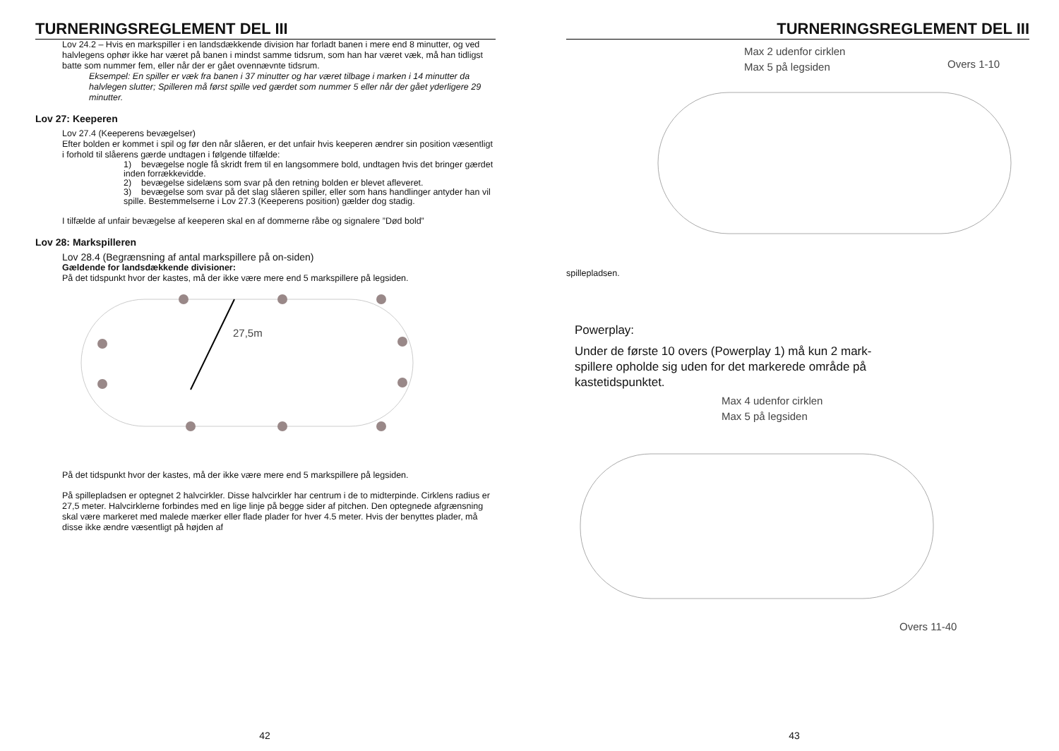TURNERINGSREGLEMENT DEL III
Lov 24.2 – Hvis en markspiller i en landsdækkende division har forladt banen i mere end 8 minutter, og ved halvlegens ophør ikke har været på banen i mindst samme tidsrum, som han har været væk, må han tidligst batte som nummer fem, eller når der er gået ovennævnte tidsrum.
Eksempel: En spiller er væk fra banen i 37 minutter og har været tilbage i marken i 14 minutter da halvlegen slutter; Spilleren må først spille ved gærdet som nummer 5 eller når der gået yderligere 29 minutter.
Lov 27: Keeperen
Lov 27.4 (Keeperens bevægelser)
Efter bolden er kommet i spil og før den når slåeren, er det unfair hvis keeperen ændrer sin position væsentligt i forhold til slåerens gærde undtagen i følgende tilfælde:
1) bevægelse nogle få skridt frem til en langsommere bold, undtagen hvis det bringer gærdet inden forrækkevidde.
2) bevægelse sidelæns som svar på den retning bolden er blevet afleveret.
3) bevægelse som svar på det slag slåeren spiller, eller som hans handlinger antyder han vil spille. Bestemmelserne i Lov 27.3 (Keeperens position) gælder dog stadig.
I tilfælde af unfair bevægelse af keeperen skal en af dommerne råbe og signalere ”Død bold”
Lov 28: Markspilleren
Lov 28.4 (Begrænsning af antal markspillere på on-siden)
Gældende for landsdækkende divisioner:
På det tidspunkt hvor der kastes, må der ikke være mere end 5 markspillere på legsiden.
27,5m
På det tidspunkt hvor der kastes, må der ikke være mere end 5 markspillere på legsiden.
På spillepladsen er optegnet 2 halvcirkler. Disse halvcirkler har centrum i de to midterpinde. Cirklens radius er 27,5 meter. Halvcirklerne forbindes med en lige linje på begge sider af pitchen. Den optegnede afgrænsning skal være markeret med malede mærker eller flade plader for hver 4.5 meter. Hvis der benyttes plader, må disse ikke ændre væsentligt på højden af
42
TURNERINGSREGLEMENT DEL III
Max 2 udenfor cirklen
Max 5 på legsiden
Overs 1-10
spillepladsen.
Powerplay:
Under de første 10 overs (Powerplay 1) må kun 2 mark-spillere opholde sig uden for det markerede område på kastetidspunktet.
Max 4 udenfor cirklen
Max 5 på legsiden
Overs 11-40
43